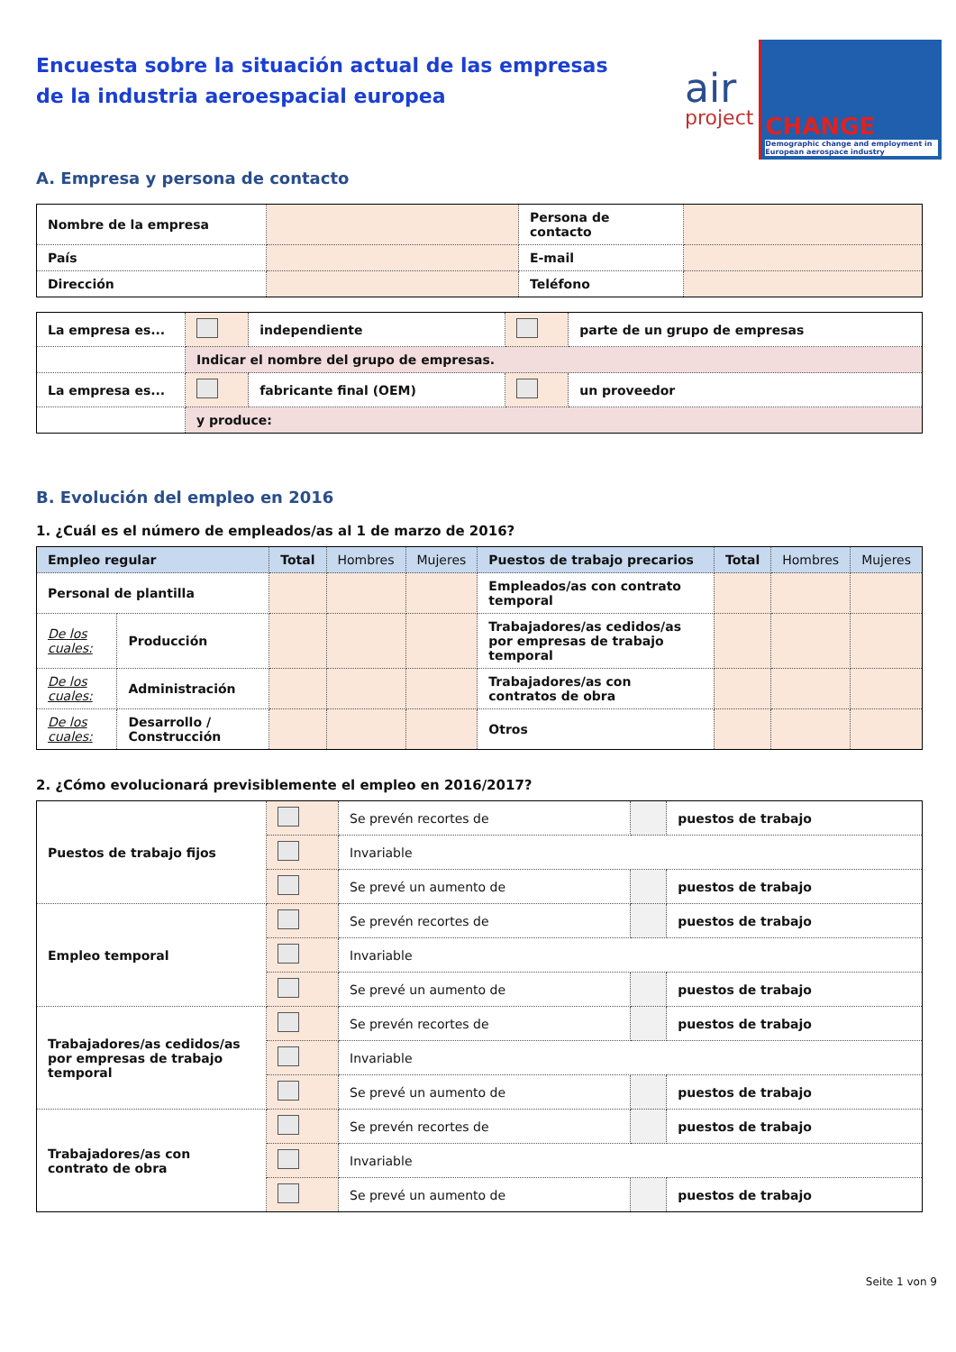Encuesta sobre la situación actual de las empresas
de la industria aeroespacial europea
air
project
CHANGE
Demographic change and employment in European aerospace industry
A. Empresa y persona de contacto
| Nombre de la empresa | | Persona de contacto | |
| País | | E-mail | |
| Dirección | | Teléfono | |
| La empresa es... | | independiente | | parte de un grupo de empresas |
| | Indicar el nombre del grupo de empresas. | | | |
| La empresa es... | | fabricante final (OEM) | | un proveedor |
| | y produce: | | | |
B. Evolución del empleo en 2016
1. ¿Cuál es el número de empleados/as al 1 de marzo de 2016?
| Empleo regular | | Total | Hombres | Mujeres | Puestos de trabajo precarios | Total | Hombres | Mujeres |
| --- | --- | --- | --- | --- | --- | --- | --- | --- |
| Personal de plantilla | | | | | Empleados/as con contrato temporal | | | |
| De los cuales: | Producción | | | | Trabajadores/as cedidos/as por empresas de trabajo temporal | | | |
| De los cuales: | Administración | | | | Trabajadores/as con contratos de obra | | | |
| De los cuales: | Desarrollo / Construcción | | | | Otros | | | |
2. ¿Cómo evolucionará previsiblemente el empleo en 2016/2017?
| Puestos de trabajo fijos | | Se prevén recortes de | | puestos de trabajo |
| | | Invariable | | |
| | | Se prevé un aumento de | | puestos de trabajo |
| Empleo temporal | | Se prevén recortes de | | puestos de trabajo |
| | | Invariable | | |
| | | Se prevé un aumento de | | puestos de trabajo |
| Trabajadores/as cedidos/as por empresas de trabajo temporal | | Se prevén recortes de | | puestos de trabajo |
| | | Invariable | | |
| | | Se prevé un aumento de | | puestos de trabajo |
| Trabajadores/as con contrato de obra | | Se prevén recortes de | | puestos de trabajo |
| | | Invariable | | |
| | | Se prevé un aumento de | | puestos de trabajo |
Seite 1 von 9